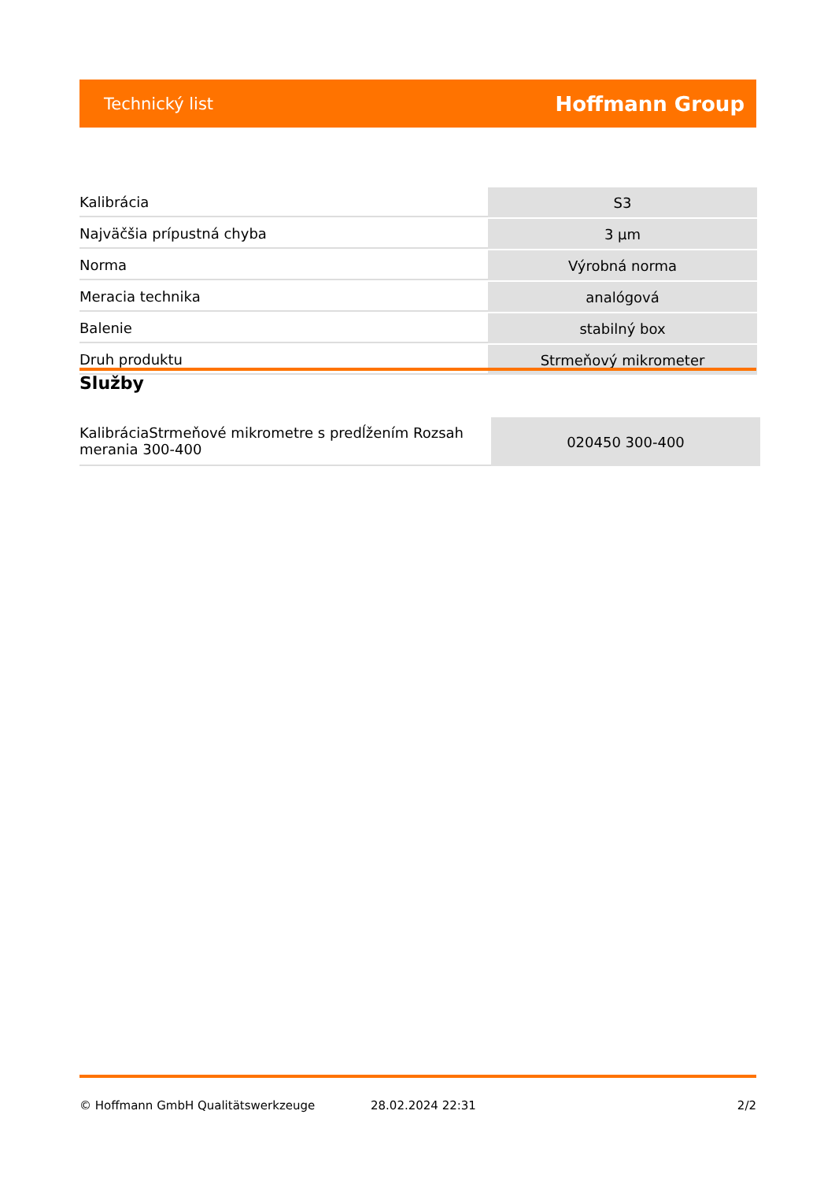Technický list Hoffmann Group
| Kalibrácia | S3 |
| Najväčšia prípustná chyba | 3 µm |
| Norma | Výrobná norma |
| Meracia technika | analógová |
| Balenie | stabilný box |
| Druh produktu | Strmeňový mikrometer |
Služby
| KalibráciaStrmeňové mikrometre s predĺžením Rozsah merania 300-400 | 020450 300-400 |
© Hoffmann GmbH Qualitätswerkzeuge 28.02.2024 22:31 2/2